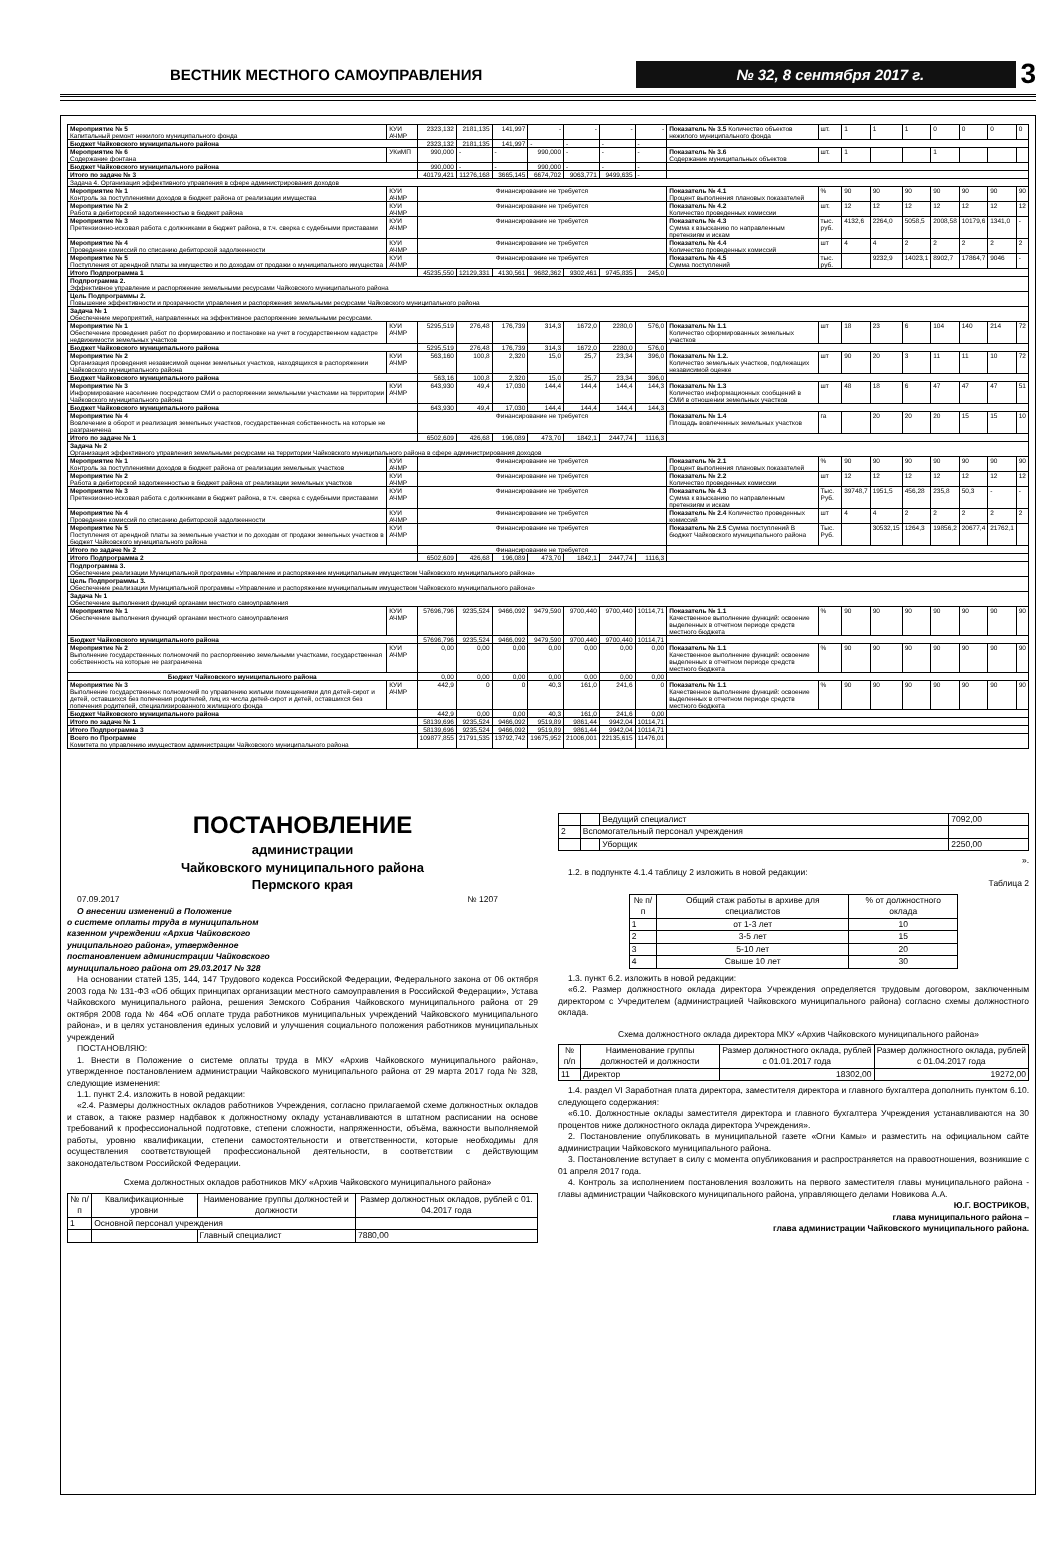ВЕСТНИК МЕСТНОГО САМОУПРАВЛЕНИЯ
№ 32, 8 сентября 2017 г.
3
| Мероприятие № 5 Капитальный ремонт нежилого муниципального фонда | КУИ АЧМР | 2323,132 | 2181,135 | 141,997 | - | - | - | - | Показатель № 3.5 Количество объектов нежилого муниципального фонда | шт. | 1 | 1 | 1 | 0 | 0 | 0 | 0 |
| Бюджет Чайковского муниципального района | | 2323,132 | 2181,135 | 141,997 | - | - | - | - | | | | | | | | | |
| Мероприятие № 6 Содержание фонтана | УКиМП | 990,000 | - | - | 990,000 | - | - | - | Показатель № 3.6 Содержание муниципальных объектов | шт. | 1 | | | 1 | | | |
| Бюджет Чайковского муниципального района | | 990,000 | - | - | 990,000 | - | - | - | | | | | | | | | |
| Итого по задаче № 3 | | 40179,421 | 11276,168 | 3665,145 | 6674,702 | 9063,771 | 9499,635 | - | | | | | | | | | |
| Задача 4. Организация эффективного управления в сфере администрирования доходов | | | | | | | | | | | | | | | | | |
| Мероприятие № 1 Контроль за поступлениями доходов в бюджет района от реализации имущества | КУИ АЧМР | Финансирование не требуется | | | | | | | Показатель № 4.1 Процент выполнения плановых показателей | % | 90 | 90 | 90 | 90 | 90 | 90 | 90 |
| Мероприятие № 2 Работа в дебиторской задолженностью в бюджет района | КУИ АЧМР | Финансирование не требуется | | | | | | | Показатель № 4.2 Количество проведенных комиссии | шт. | 12 | 12 | 12 | 12 | 12 | 12 | 12 |
| Мероприятие № 3 Претензионно-исковая работа с должниками в бюджет района, в т.ч. сверка с судебными приставами | КУИ АЧМР | Финансирование не требуется | | | | | | | Показатель № 4.3 Сумма к взысканию по направленным претензиям и искам | тыс. руб. | 4132,6 | 2264,0 | 5058,5 | 2008,58 | 10179,6 | 1341,0 | - |
| Мероприятие № 4 Проведение комиссий по списанию дебиторской задолженности | КУИ АЧМР | Финансирование не требуется | | | | | | | Показатель № 4.4 Количество проведенных комиссий | шт | 4 | 4 | 2 | 2 | 2 | 2 | 2 |
| Мероприятие № 5 Поступления от арендной платы за имущество и по доходам от продажи о муниципального имущества | КУИ АЧМР | Финансирование не требуется | | | | | | | Показатель № 4.5 Сумма поступлений | тыс. руб. | | 9232,9 | 14023,1 | 8902,7 | 17864,7 | 9046 | - |
| Итого Подпрограмма 1 | | 45235,550 | 12129,331 | 4130,561 | 9682,362 | 9302,461 | 9745,835 | 245,0 | | | | | | | | | |
| Подпрограмма 2. Эффективное управление и распоряжение земельными ресурсами Чайковского муниципального района | | | | | | | | | | | | | | | | | |
| Цель Подпрограммы 2. Повышение эффективности и прозрачности управления и распоряжения земельными ресурсами Чайковского муниципального района | | | | | | | | | | | | | | | | | |
| Задача № 1 Обеспечение мероприятий, направленных на эффективное распоряжение земельными ресурсами. | | | | | | | | | | | | | | | | | |
| Мероприятие № 1 Обеспечение проведения работ по формированию и постановке на учет в государственном кадастре недвижимости земельных участков | КУИ АЧМР | 5295,519 | 276,48 | 176,739 | 314,3 | 1672,0 | 2280,0 | 576,0 | Показатель № 1.1 Количество сформированных земельных участков | шт | 18 | 23 | 6 | 104 | 140 | 214 | 72 |
| Бюджет Чайковского муниципального района | | 5295,519 | 276,48 | 176,739 | 314,3 | 1672,0 | 2280,0 | 576,0 | | | | | | | | | |
| Мероприятие № 2 Организация проведения независимой оценки земельных участков, находящихся в распоряжении Чайковского муниципального района | КУИ АЧМР | 563,160 | 100,8 | 2,320 | 15,0 | 25,7 | 23,34 | 396,0 | Показатель № 1.2. Количество земельных участков, подлежащих независимой оценке | шт | 90 | 20 | 3 | 11 | 11 | 10 | 72 |
| Бюджет Чайковского муниципального района | | 563,16 | 100,8 | 2,320 | 15,0 | 25,7 | 23,34 | 396,0 | | | | | | | | | |
| Мероприятие № 3 Информирование население посредством СМИ о распоряжении земельными участками на территории Чайковского муниципального района | КУИ АЧМР | 643,930 | 49,4 | 17,030 | 144,4 | 144,4 | 144,4 | 144,3 | Показатель № 1.3 Количество информационных сообщений в СМИ в отношении земельных участков | шт | 48 | 18 | 6 | 47 | 47 | 47 | 51 |
| Бюджет Чайковского муниципального района | | 643,930 | 49,4 | 17,030 | 144,4 | 144,4 | 144,4 | 144,3 | | | | | | | | | |
| Мероприятие № 4 Вовлечение в оборот и реализация земельных участков, государственная собственность на которые не разграничена | | Финансирование не требуется | | | | | | | Показатель № 1.4 Площадь вовлеченных земельных участков | га | | 20 | 20 | 20 | 15 | 15 | 10 |
| Итого по задаче № 1 | | 6502,609 | 426,68 | 196,089 | 473,70 | 1842,1 | 2447,74 | 1116,3 | | | | | | | | | |
| Задача № 2 Организация эффективного управления земельными ресурсами на территории Чайковского муниципального района в сфере администрирования доходов | | | | | | | | | | | | | | | | | |
| Мероприятие № 1 Контроль за поступлениями доходов в бюджет района от реализации земельных участков | КУИ АЧМР | Финансирование не требуется | | | | | | | Показатель № 2.1 Процент выполнения плановых показателей | % | 90 | 90 | 90 | 90 | 90 | 90 | 90 |
| Мероприятие № 2 Работа в дебиторской задолженностью в бюджет района от реализации земельных участков | КУИ АЧМР | Финансирование не требуется | | | | | | | Показатель № 2.2 Количество проведенных комиссии | шт | 12 | 12 | 12 | 12 | 12 | 12 | 12 |
| Мероприятие № 3 Претензионно-исковая работа с должниками в бюджет района, в т.ч. сверка с судебными приставами | КУИ АЧМР | Финансирование не требуется | | | | | | | Показатель № 4.3 Сумма к взысканию по направленным претензиям и искам | Тыс. Руб. | 39748,7 | 1951,5 | 456,28 | 235,8 | 50,3 | - | - |
| Мероприятие № 4 Проведение комиссий по списанию дебиторской задолженности | КУИ АЧМР | Финансирование не требуется | | | | | | | Показатель № 2.4 Количество проведенных комиссий | шт | 4 | 4 | 2 | 2 | 2 | 2 | 2 |
| Мероприятие № 5 Поступления от арендной платы за земельные участки и по доходам от продажи земельных участков в бюджет Чайковского муниципального района | КУИ АЧМР | Финансирование не требуется | | | | | | | Показатель № 2.5 Сумма поступлений В бюджет Чайковского муниципального района | Тыс. Руб. | | 30532,15 | 1264,3 | 19856,2 | 20677,4 | 21762,1 | |
| Итого по задаче № 2 | | Финансирование не требуется | | | | | | | | | | | | | | | |
| Итого Подпрограмма 2 | | 6502,609 | 426,68 | 196,089 | 473,70 | 1842,1 | 2447,74 | 1116,3 | | | | | | | | | |
| Подпрограмма 3. Обеспечение реализации Муниципальной программы «Управление и распоряжение муниципальным имуществом Чайковского муниципального района» | | | | | | | | | | | | | | | | | |
| Цель Подпрограммы 3. Обеспечение реализации Муниципальной программы «Управление и распоряжение муниципальным имуществом Чайковского муниципального района» | | | | | | | | | | | | | | | | | |
| Задача № 1 Обеспечение выполнения функций органами местного самоуправления | | | | | | | | | | | | | | | | | |
| Мероприятие № 1 Обеспечение выполнения функций органами местного самоуправления | КУИ АЧМР | 57696,796 | 9235,524 | 9466,092 | 9479,590 | 9700,440 | 9700,440 | 10114,71 | Показатель № 1.1 Качественное выполнение функций: освоение выделенных в отчетном периоде средств местного бюджета | % | 90 | 90 | 90 | 90 | 90 | 90 | 90 |
| Бюджет Чайковского муниципального района | | 57696,796 | 9235,524 | 9466,092 | 9479,590 | 9700,440 | 9700,440 | 10114,71 | | | | | | | | | |
| Мероприятие № 2 Выполнение государственных полномочий по распоряжению земельными участками, государственная собственность на которые не разграничена | КУИ АЧМР | 0,00 | 0,00 | 0,00 | 0,00 | 0,00 | 0,00 | 0,00 | Показатель № 1.1 Качественное выполнение функций: освоение выделенных в отчетном периоде средств местного бюджета | % | 90 | 90 | 90 | 90 | 90 | 90 | 90 |
| Бюджет Чайковского муниципального района | | 0,00 | 0,00 | 0,00 | 0,00 | 0,00 | 0,00 | 0,00 | | | | | | | | | |
| Мероприятие № 3 Выполнение государственных полномочий по управлению жилыми помещениями для детей-сирот и детей, оставшихся без попечения родителей, лиц из числа детей-сирот и детей, оставшихся без попечения родителей, специализированного жилищного фонда | КУИ АЧМР | 442,9 | 0 | 0 | 40,3 | 161,0 | 241,6 | 0 | Показатель № 1.1 Качественное выполнение функций: освоение выделенных в отчетном периоде средств местного бюджета | % | 90 | 90 | 90 | 90 | 90 | 90 | 90 |
| Бюджет Чайковского муниципального района | | 442,9 | 0,00 | 0,00 | 40,3 | 161,0 | 241,6 | 0,00 | | | | | | | | | |
| Итого по задаче № 1 | | 58139,696 | 9235,524 | 9466,092 | 9519,89 | 9861,44 | 9942,04 | 10114,71 | | | | | | | | | |
| Итого Подпрограмма 3 | | 58139,696 | 9235,524 | 9466,092 | 9519,89 | 9861,44 | 9942,04 | 10114,71 | | | | | | | | | |
| Всего по Программе Комитета по управлению имуществом администрации Чайковского муниципального района | | 109877,855 | 21791,535 | 13792,742 | 19675,952 | 21006,001 | 22135,615 | 11476,01 | | | | | | | | | |
ПОСТАНОВЛЕНИЕ
администрации
Чайковского муниципального района
Пермского края
07.09.2017 № 1207
О внесении изменений в Положение
о системе оплаты труда в муниципальном
казенном учреждении «Архив Чайковского
униципального района», утвержденное
постановлением администрации Чайковского
муниципального района от 29.03.2017 № 328
На основании статей 135, 144, 147 Трудового кодекса Российской Федерации, Федерального закона от 06 октября 2003 года № 131-ФЗ «Об общих принципах организации местного самоуправления в Российской Федерации», Устава Чайковского муниципального района, решения Земского Собрания Чайковского муниципального района от 29 октября 2008 года № 464 «Об оплате труда работников муниципальных учреждений Чайковского муниципального района», и в целях установления единых условий и улучшения социального положения работников муниципальных учреждений
ПОСТАНОВЛЯЮ:
1. Внести в Положение о системе оплаты труда в МКУ «Архив Чайковского муниципального района», утвержденное постановлением администрации Чайковского муниципального района от 29 марта 2017 года № 328, следующие изменения:
1.1. пункт 2.4. изложить в новой редакции:
«2.4. Размеры должностных окладов работников Учреждения, согласно прилагаемой схеме должностных окладов и ставок, а также размер надбавок к должностному окладу устанавливаются в штатном расписании на основе требований к профессиональной подготовке, степени сложности, напряженности, объёма, важности выполняемой работы, уровню квалификации, степени самостоятельности и ответственности, которые необходимы для осуществления соответствующей профессиональной деятельности, в соответствии с действующим законодательством Российской Федерации.
Схема должностных окладов работников МКУ «Архив Чайковского муниципального района»
| № п/п | Квалификационные уровни | Наименование группы должностей и должности | Размер должностных окладов, рублей с 01. 04.2017 года |
| --- | --- | --- | --- |
| 1 | Основной персонал учреждения | | |
| | | Главный специалист | 7880,00 |
| | | Ведущий специалист | 7092,00 |
| 2 | Вспомогательный персонал учреждения | | |
| | | Уборщик | 2250,00 |
».
1.2. в подпункте 4.1.4 таблицу 2 изложить в новой редакции:
Таблица 2
| № п/п | Общий стаж работы в архиве для специалистов | % от должностного оклада |
| --- | --- | --- |
| 1 | от 1-3 лет | 10 |
| 2 | 3-5 лет | 15 |
| 3 | 5-10 лет | 20 |
| 4 | Свыше 10 лет | 30 |
1.3. пункт 6.2. изложить в новой редакции:
«6.2. Размер должностного оклада директора Учреждения определяется трудовым договором, заключенным директором с Учредителем (администрацией Чайковского муниципального района) согласно схемы должностного оклада.
Схема должностного оклада директора МКУ «Архив Чайковского муниципального района»
| № п/п | Наименование группы должностей и должности | Размер должностного оклада, рублей с 01.01.2017 года | Размер должностного оклада, рублей с 01.04.2017 года |
| --- | --- | --- | --- |
| 11 | Директор | 18302,00 | 19272,00 |
1.4. раздел VI Заработная плата директора, заместителя директора и главного бухгалтера дополнить пунктом 6.10. следующего содержания:
«6.10. Должностные оклады заместителя директора и главного бухгалтера Учреждения устанавливаются на 30 процентов ниже должностного оклада директора Учреждения».
2. Постановление опубликовать в муниципальной газете «Огни Камы» и разместить на официальном сайте администрации Чайковского муниципального района.
3. Постановление вступает в силу с момента опубликования и распространяется на правоотношения, возникшие с 01 апреля 2017 года.
4. Контроль за исполнением постановления возложить на первого заместителя главы муниципального района - главы администрации Чайковского муниципального района, управляющего делами Новикова А.А.
Ю.Г. ВОСТРИКОВ,
глава муниципального района –
глава администрации Чайковского муниципального района.